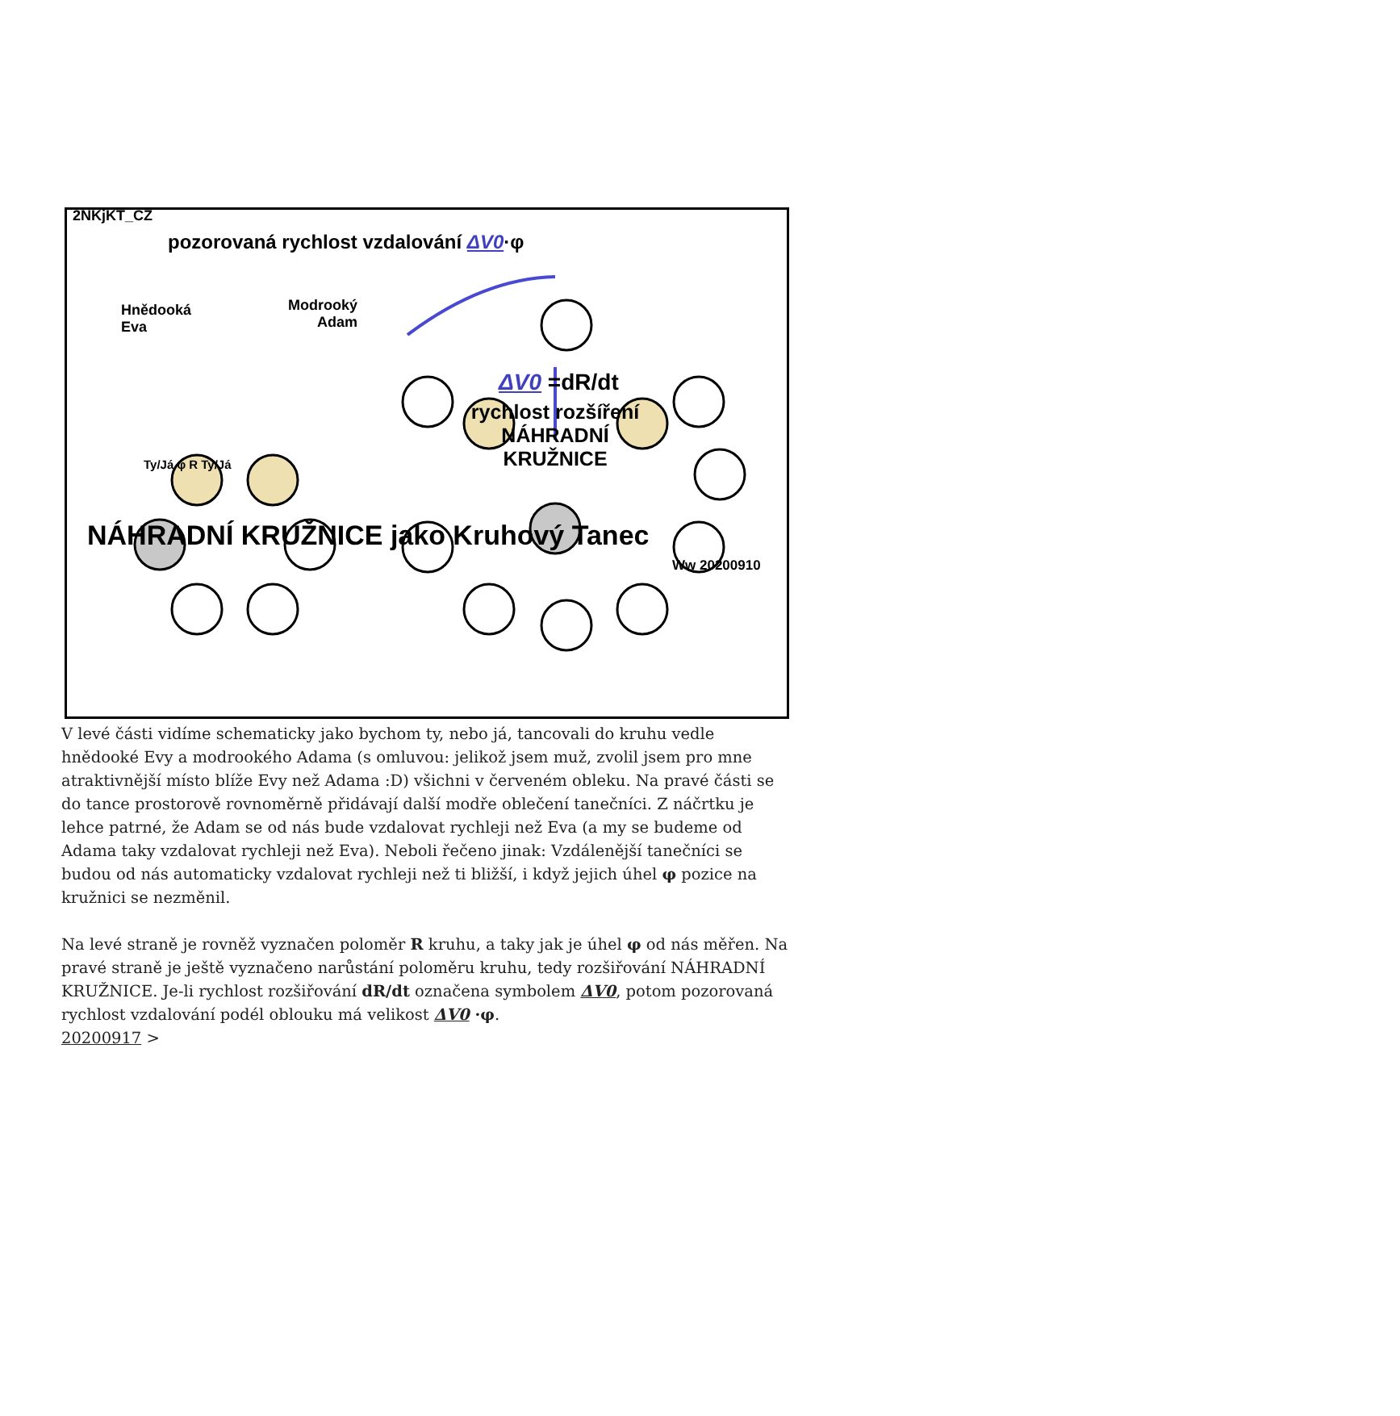2NKjKT_CZ
pozorovaná rychlost vzdalování ΔV0·φ
Hnědooká Eva
Modrooký Adam
ΔV0 =dR/dt
rychlost rozšíření NÁHRADNÍ KRUŽNICE
Ty/Já φ R Ty/Já
NÁHRADNÍ KRUŽNICE jako Kruhový Tanec
Ww 20200910
V levé části vidíme schematicky jako bychom ty, nebo já, tancovali do kruhu vedle hnědooké Evy a modrookého Adama (s omluvou: jelikož jsem muž, zvolil jsem pro mne atraktivnější místo blíže Evy než Adama :D) všichni v červeném obleku. Na pravé části se do tance prostorově rovnoměrně přidávají další modře oblečení tanečníci. Z náčrtku je lehce patrné, že Adam se od nás bude vzdalovat rychleji než Eva (a my se budeme od Adama taky vzdalovat rychleji než Eva). Neboli řečeno jinak: Vzdálenější tanečníci se budou od nás automaticky vzdalovat rychleji než ti bližší, i když jejich úhel φ pozice na kružnici se nezměnil.
Na levé straně je rovněž vyznačen poloměr R kruhu, a taky jak je úhel φ od nás měřen. Na pravé straně je ještě vyznačeno narůstání poloměru kruhu, tedy rozšiřování NÁHRADNÍ KRUŽNICE. Je-li rychlost rozšiřování dR/dt označena symbolem ΔV0, potom pozorovaná rychlost vzdalování podél oblouku má velikost ΔV0 ·φ.
20200917 >